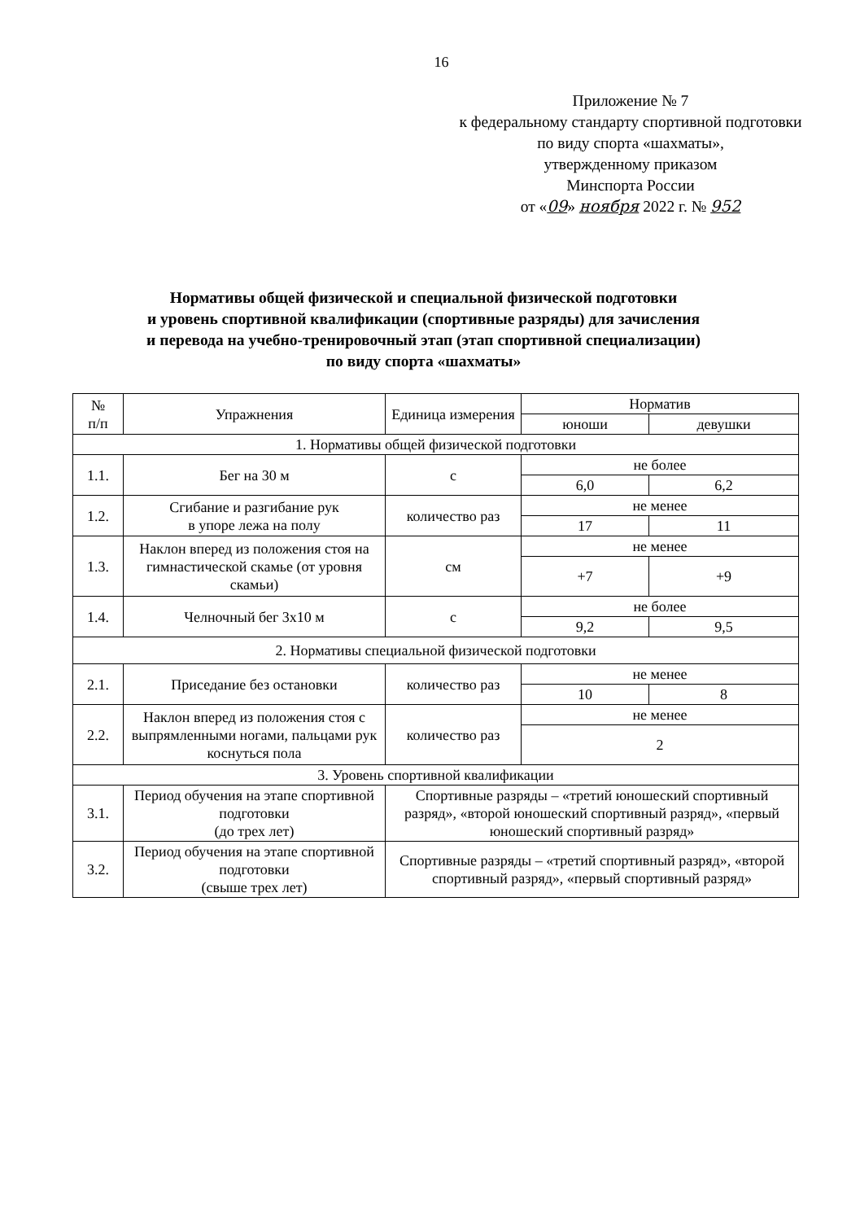16
Приложение № 7
к федеральному стандарту спортивной подготовки по виду спорта «шахматы»,
утвержденному приказом
Минспорта России
от «09» ноября 2022 г. № 952
Нормативы общей физической и специальной физической подготовки
и уровень спортивной квалификации (спортивные разряды) для зачисления
и перевода на учебно-тренировочный этап (этап спортивной специализации)
по виду спорта «шахматы»
| № п/п | Упражнения | Единица измерения | Норматив | |
| --- | --- | --- | --- | --- |
| | | | юноши | девушки |
| 1. Нормативы общей физической подготовки | | | | |
| 1.1. | Бег на 30 м | с | не более | |
| | | | 6,0 | 6,2 |
| 1.2. | Сгибание и разгибание рук в упоре лежа на полу | количество раз | не менее | |
| | | | 17 | 11 |
| 1.3. | Наклон вперед из положения стоя на гимнастической скамье (от уровня скамьи) | см | не менее | |
| | | | +7 | +9 |
| 1.4. | Челночный бег 3х10 м | с | не более | |
| | | | 9,2 | 9,5 |
| 2. Нормативы специальной физической подготовки | | | | |
| 2.1. | Приседание без остановки | количество раз | не менее | |
| | | | 10 | 8 |
| 2.2. | Наклон вперед из положения стоя с выпрямленными ногами, пальцами рук коснуться пола | количество раз | не менее | |
| | | | 2 | |
| 3. Уровень спортивной квалификации | | | | |
| 3.1. | Период обучения на этапе спортивной подготовки (до трех лет) | Спортивные разряды – «третий юношеский спортивный разряд», «второй юношеский спортивный разряд», «первый юношеский спортивный разряд» | | |
| 3.2. | Период обучения на этапе спортивной подготовки (свыше трех лет) | Спортивные разряды – «третий спортивный разряд», «второй спортивный разряд», «первый спортивный разряд» | | |